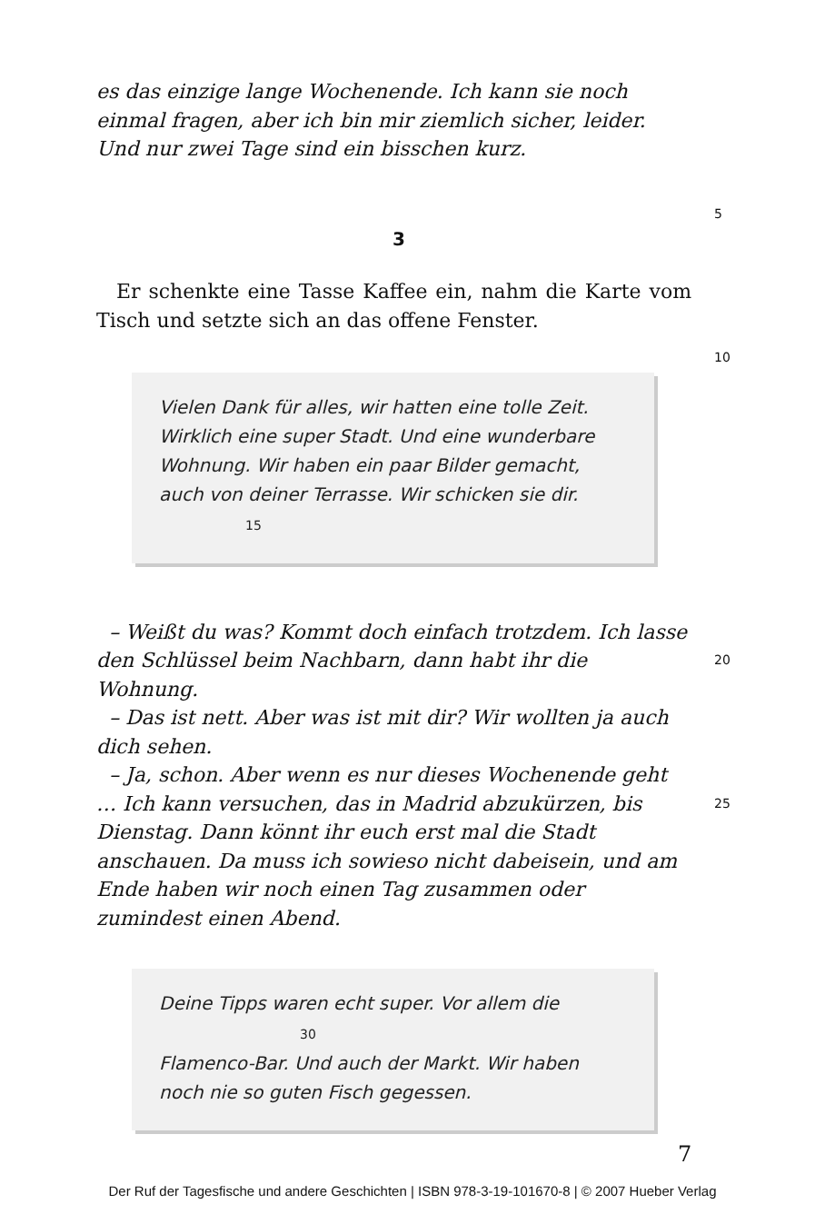es das einzige lange Wochenende. Ich kann sie noch einmal fragen, aber ich bin mir ziemlich sicher, leider. Und nur zwei Tage sind ein bisschen kurz.
5
3
Er schenkte eine Tasse Kaffee ein, nahm die Karte vom Tisch und setzte sich an das offene Fenster.
10
Vielen Dank für alles, wir hatten eine tolle Zeit.
Wirklich eine super Stadt. Und eine wunderbare
Wohnung. Wir haben ein paar Bilder gemacht,
auch von deiner Terrasse. Wir schicken sie dir. 15
– Weißt du was? Kommt doch einfach trotzdem. Ich lasse den Schlüssel beim Nachbarn, dann habt ihr die Wohnung.
– Das ist nett. Aber was ist mit dir? Wir wollten ja auch dich sehen.
– Ja, schon. Aber wenn es nur dieses Wochenende geht … Ich kann versuchen, das in Madrid abzukürzen, bis Dienstag. Dann könnt ihr euch erst mal die Stadt anschauen. Da muss ich sowieso nicht dabeisein, und am Ende haben wir noch einen Tag zusammen oder zumindest einen Abend.
20
25
Deine Tipps waren echt super. Vor allem die 30
Flamenco-Bar. Und auch der Markt. Wir haben
noch nie so guten Fisch gegessen.
7
Der Ruf der Tagesfische und andere Geschichten | ISBN 978-3-19-101670-8 | © 2007 Hueber Verlag